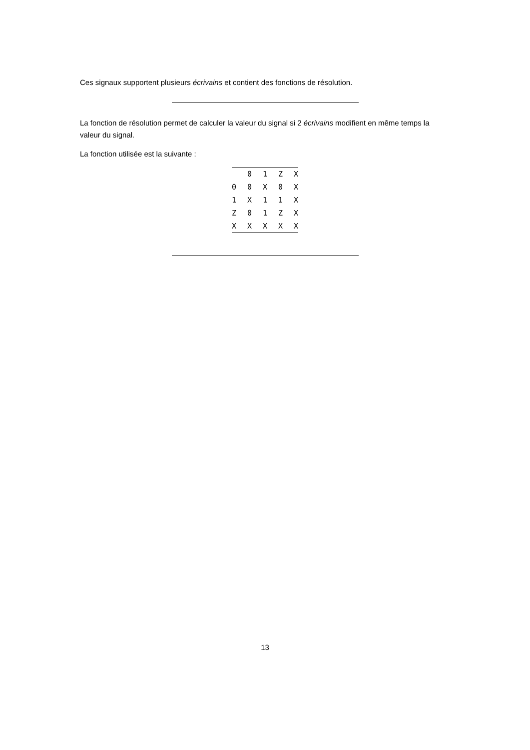Ces signaux supportent plusieurs écrivains et contient des fonctions de résolution.
La fonction de résolution permet de calculer la valeur du signal si 2 écrivains modifient en même temps la valeur du signal.
La fonction utilisée est la suivante :
| | 0 | 1 | Z | X |
| --- | --- | --- | --- | --- |
| 0 | 0 | X | 0 | X |
| 1 | X | 1 | 1 | X |
| Z | 0 | 1 | Z | X |
| X | X | X | X | X |
13